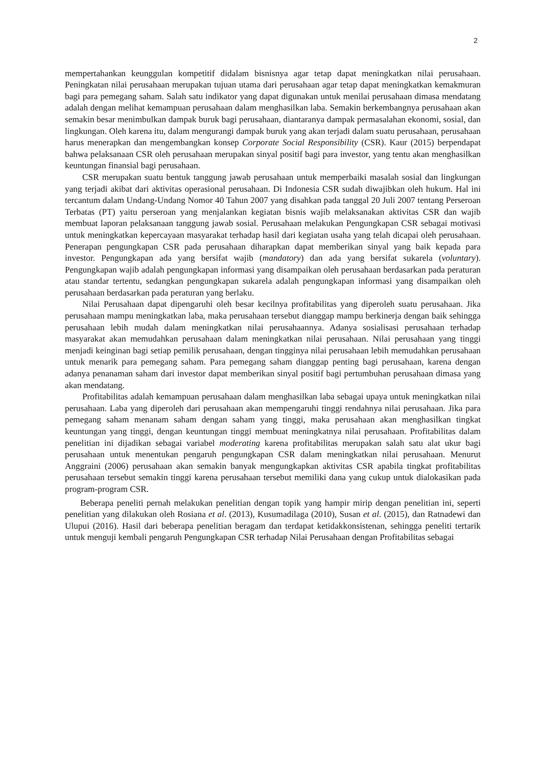2
mempertahankan keunggulan kompetitif didalam bisnisnya agar tetap dapat meningkatkan nilai perusahaan. Peningkatan nilai perusahaan merupakan tujuan utama dari perusahaan agar tetap dapat meningkatkan kemakmuran bagi para pemegang saham. Salah satu indikator yang dapat digunakan untuk menilai perusahaan dimasa mendatang adalah dengan melihat kemampuan perusahaan dalam menghasilkan laba. Semakin berkembangnya perusahaan akan semakin besar menimbulkan dampak buruk bagi perusahaan, diantaranya dampak permasalahan ekonomi, sosial, dan lingkungan. Oleh karena itu, dalam mengurangi dampak buruk yang akan terjadi dalam suatu perusahaan, perusahaan harus menerapkan dan mengembangkan konsep Corporate Social Responsibility (CSR). Kaur (2015) berpendapat bahwa pelaksanaan CSR oleh perusahaan merupakan sinyal positif bagi para investor, yang tentu akan menghasilkan keuntungan finansial bagi perusahaan.
CSR merupakan suatu bentuk tanggung jawab perusahaan untuk memperbaiki masalah sosial dan lingkungan yang terjadi akibat dari aktivitas operasional perusahaan. Di Indonesia CSR sudah diwajibkan oleh hukum. Hal ini tercantum dalam Undang-Undang Nomor 40 Tahun 2007 yang disahkan pada tanggal 20 Juli 2007 tentang Perseroan Terbatas (PT) yaitu perseroan yang menjalankan kegiatan bisnis wajib melaksanakan aktivitas CSR dan wajib membuat laporan pelaksanaan tanggung jawab sosial. Perusahaan melakukan Pengungkapan CSR sebagai motivasi untuk meningkatkan kepercayaan masyarakat terhadap hasil dari kegiatan usaha yang telah dicapai oleh perusahaan. Penerapan pengungkapan CSR pada perusahaan diharapkan dapat memberikan sinyal yang baik kepada para investor. Pengungkapan ada yang bersifat wajib (mandatory) dan ada yang bersifat sukarela (voluntary). Pengungkapan wajib adalah pengungkapan informasi yang disampaikan oleh perusahaan berdasarkan pada peraturan atau standar tertentu, sedangkan pengungkapan sukarela adalah pengungkapan informasi yang disampaikan oleh perusahaan berdasarkan pada peraturan yang berlaku.
Nilai Perusahaan dapat dipengaruhi oleh besar kecilnya profitabilitas yang diperoleh suatu perusahaan. Jika perusahaan mampu meningkatkan laba, maka perusahaan tersebut dianggap mampu berkinerja dengan baik sehingga perusahaan lebih mudah dalam meningkatkan nilai perusahaannya. Adanya sosialisasi perusahaan terhadap masyarakat akan memudahkan perusahaan dalam meningkatkan nilai perusahaan. Nilai perusahaan yang tinggi menjadi keinginan bagi setiap pemilik perusahaan, dengan tingginya nilai perusahaan lebih memudahkan perusahaan untuk menarik para pemegang saham. Para pemegang saham dianggap penting bagi perusahaan, karena dengan adanya penanaman saham dari investor dapat memberikan sinyal positif bagi pertumbuhan perusahaan dimasa yang akan mendatang.
Profitabilitas adalah kemampuan perusahaan dalam menghasilkan laba sebagai upaya untuk meningkatkan nilai perusahaan. Laba yang diperoleh dari perusahaan akan mempengaruhi tinggi rendahnya nilai perusahaan. Jika para pemegang saham menanam saham dengan saham yang tinggi, maka perusahaan akan menghasilkan tingkat keuntungan yang tinggi, dengan keuntungan tinggi membuat meningkatnya nilai perusahaan. Profitabilitas dalam penelitian ini dijadikan sebagai variabel moderating karena profitabilitas merupakan salah satu alat ukur bagi perusahaan untuk menentukan pengaruh pengungkapan CSR dalam meningkatkan nilai perusahaan. Menurut Anggraini (2006) perusahaan akan semakin banyak mengungkapkan aktivitas CSR apabila tingkat profitabilitas perusahaan tersebut semakin tinggi karena perusahaan tersebut memiliki dana yang cukup untuk dialokasikan pada program-program CSR.
Beberapa peneliti pernah melakukan penelitian dengan topik yang hampir mirip dengan penelitian ini, seperti penelitian yang dilakukan oleh Rosiana et al. (2013), Kusumadilaga (2010), Susan et al. (2015), dan Ratnadewi dan Ulupui (2016). Hasil dari beberapa penelitian beragam dan terdapat ketidakkonsistenan, sehingga peneliti tertarik untuk menguji kembali pengaruh Pengungkapan CSR terhadap Nilai Perusahaan dengan Profitabilitas sebagai